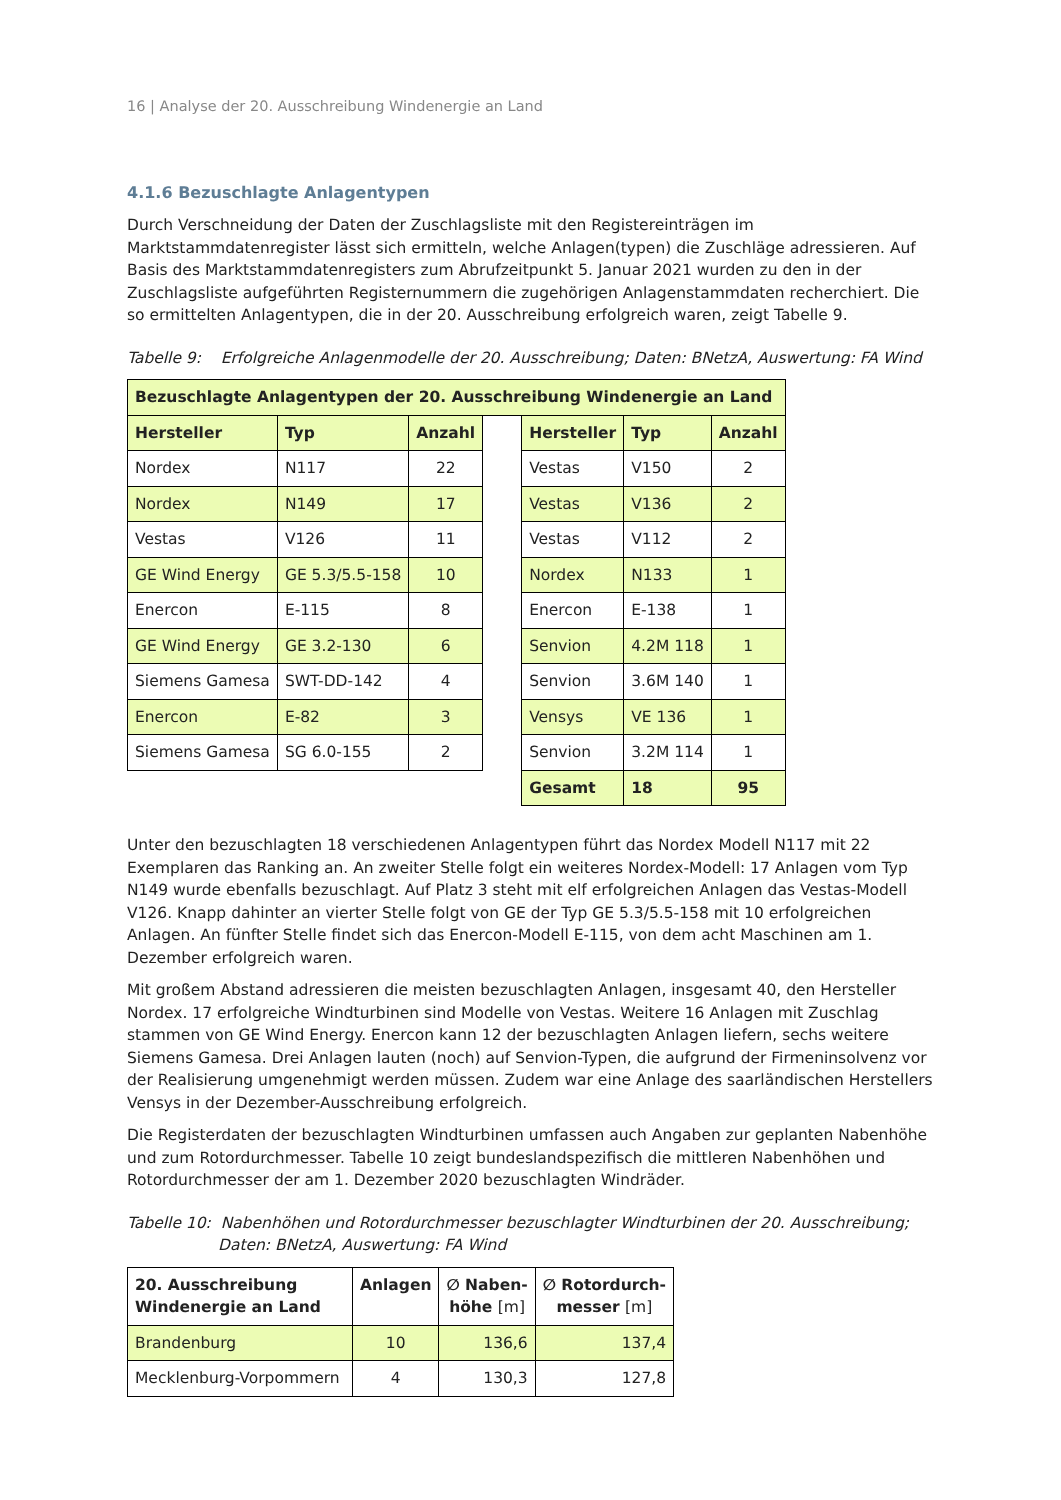16 | Analyse der 20. Ausschreibung Windenergie an Land
4.1.6 Bezuschlagte Anlagentypen
Durch Verschneidung der Daten der Zuschlagsliste mit den Registereinträgen im Marktstammdatenregister lässt sich ermitteln, welche Anlagen(typen) die Zuschläge adressieren. Auf Basis des Marktstammdatenregisters zum Abrufzeitpunkt 5. Januar 2021 wurden zu den in der Zuschlagsliste aufgeführten Registernummern die zugehörigen Anlagenstammdaten recherchiert. Die so ermittelten Anlagentypen, die in der 20. Ausschreibung erfolgreich waren, zeigt Tabelle 9.
Tabelle 9: Erfolgreiche Anlagenmodelle der 20. Ausschreibung; Daten: BNetzA, Auswertung: FA Wind
| Bezuschlagte Anlagentypen der 20. Ausschreibung Windenergie an Land | | | | | | |
| --- | --- | --- | --- | --- | --- | --- |
| Hersteller | Typ | Anzahl | | Hersteller | Typ | Anzahl |
| Nordex | N117 | 22 | | Vestas | V150 | 2 |
| Nordex | N149 | 17 | | Vestas | V136 | 2 |
| Vestas | V126 | 11 | | Vestas | V112 | 2 |
| GE Wind Energy | GE 5.3/5.5-158 | 10 | | Nordex | N133 | 1 |
| Enercon | E-115 | 8 | | Enercon | E-138 | 1 |
| GE Wind Energy | GE 3.2-130 | 6 | | Senvion | 4.2M 118 | 1 |
| Siemens Gamesa | SWT-DD-142 | 4 | | Senvion | 3.6M 140 | 1 |
| Enercon | E-82 | 3 | | Vensys | VE 136 | 1 |
| Siemens Gamesa | SG 6.0-155 | 2 | | Senvion | 3.2M 114 | 1 |
| | | | | Gesamt | 18 | 95 |
Unter den bezuschlagten 18 verschiedenen Anlagentypen führt das Nordex Modell N117 mit 22 Exemplaren das Ranking an. An zweiter Stelle folgt ein weiteres Nordex-Modell: 17 Anlagen vom Typ N149 wurde ebenfalls bezuschlagt. Auf Platz 3 steht mit elf erfolgreichen Anlagen das Vestas-Modell V126. Knapp dahinter an vierter Stelle folgt von GE der Typ GE 5.3/5.5-158 mit 10 erfolgreichen Anlagen. An fünfter Stelle findet sich das Enercon-Modell E-115, von dem acht Maschinen am 1. Dezember erfolgreich waren.
Mit großem Abstand adressieren die meisten bezuschlagten Anlagen, insgesamt 40, den Hersteller Nordex. 17 erfolgreiche Windturbinen sind Modelle von Vestas. Weitere 16 Anlagen mit Zuschlag stammen von GE Wind Energy. Enercon kann 12 der bezuschlagten Anlagen liefern, sechs weitere Siemens Gamesa. Drei Anlagen lauten (noch) auf Senvion-Typen, die aufgrund der Firmeninsolvenz vor der Realisierung umgenehmigt werden müssen. Zudem war eine Anlage des saarländischen Herstellers Vensys in der Dezember-Ausschreibung erfolgreich.
Die Registerdaten der bezuschlagten Windturbinen umfassen auch Angaben zur geplanten Nabenhöhe und zum Rotordurchmesser. Tabelle 10 zeigt bundeslandspezifisch die mittleren Nabenhöhen und Rotordurchmesser der am 1. Dezember 2020 bezuschlagten Windräder.
Tabelle 10: Nabenhöhen und Rotordurchmesser bezuschlagter Windturbinen der 20. Ausschreibung;
Daten: BNetzA, Auswertung: FA Wind
| 20. Ausschreibung Windenergie an Land | Anlagen | ∅ Naben- höhe [m] | ∅ Rotordurch- messer [m] |
| --- | --- | --- | --- |
| Brandenburg | 10 | 136,6 | 137,4 |
| Mecklenburg-Vorpommern | 4 | 130,3 | 127,8 |